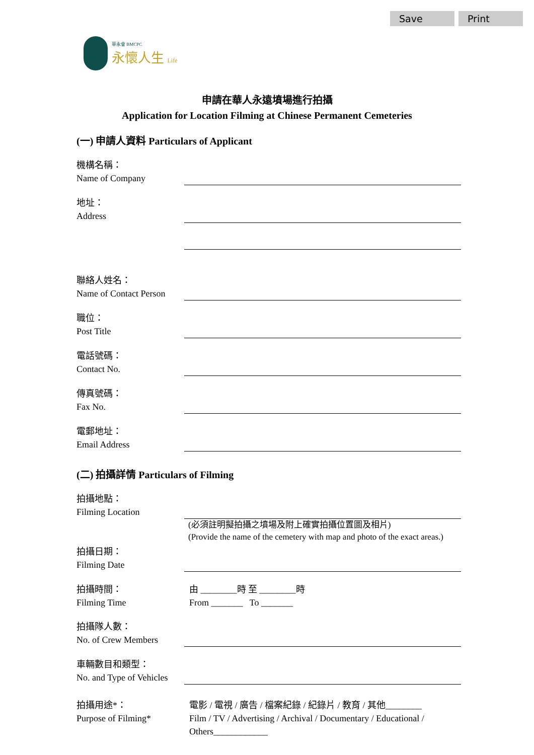Save Print
華永會 BMCPC
永懷人生 Life
申請在華人永遠墳場進行拍攝
Application for Location Filming at Chinese Permanent Cemeteries
(一) 申請人資料 Particulars of Applicant
機構名稱：
Name of Company
地址：
Address
聯絡人姓名：
Name of Contact Person
職位：
Post Title
電話號碼：
Contact No.
傳真號碼：
Fax No.
電郵地址：
Email Address
(二) 拍攝詳情 Particulars of Filming
拍攝地點：
Filming Location
(必須註明擬拍攝之墳場及附上確實拍攝位置圖及相片)
(Provide the name of the cemetery with map and photo of the exact areas.)
拍攝日期：
Filming Date
拍攝時間：
Filming Time
由 ________時 至 ________時
From _______ To _______
拍攝隊人數：
No. of Crew Members
車輛數目和類型：
No. and Type of Vehicles
拍攝用途*：
Purpose of Filming*
電影 / 電視 / 廣告 / 檔案紀錄 / 紀錄片 / 教育 / 其他________
Film / TV / Advertising / Archival / Documentary / Educational / Others____________